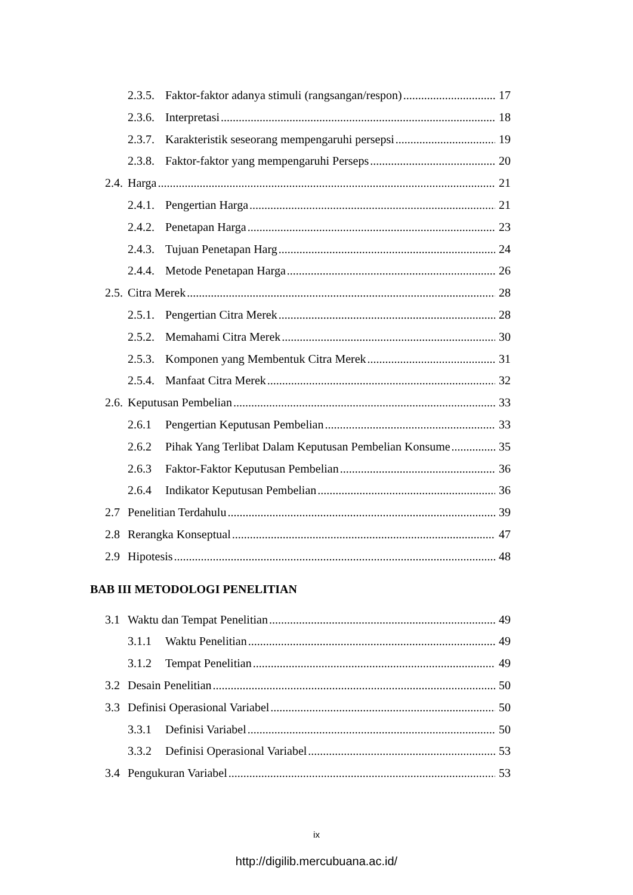2.3.5. Faktor-faktor adanya stimuli (rangsangan/respon) 17
2.3.6. Interpretasi 18
2.3.7. Karakteristik seseorang mempengaruhi persepsi 19
2.3.8. Faktor-faktor yang mempengaruhi Perseps 20
2.4. Harga 21
2.4.1. Pengertian Harga 21
2.4.2. Penetapan Harga 23
2.4.3. Tujuan Penetapan Harg 24
2.4.4. Metode Penetapan Harga 26
2.5. Citra Merek 28
2.5.1. Pengertian Citra Merek 28
2.5.2. Memahami Citra Merek 30
2.5.3. Komponen yang Membentuk Citra Merek 31
2.5.4. Manfaat Citra Merek 32
2.6. Keputusan Pembelian 33
2.6.1 Pengertian Keputusan Pembelian 33
2.6.2 Pihak Yang Terlibat Dalam Keputusan Pembelian Konsume 35
2.6.3 Faktor-Faktor Keputusan Pembelian 36
2.6.4 Indikator Keputusan Pembelian 36
2.7 Penelitian Terdahulu 39
2.8 Rerangka Konseptual 47
2.9 Hipotesis 48
BAB III METODOLOGI PENELITIAN
3.1 Waktu dan Tempat Penelitian 49
3.1.1 Waktu Penelitian 49
3.1.2 Tempat Penelitian 49
3.2 Desain Penelitian 50
3.3 Definisi Operasional Variabel 50
3.3.1 Definisi Variabel 50
3.3.2 Definisi Operasional Variabel 53
3.4 Pengukuran Variabel 53
ix
http://digilib.mercubuana.ac.id/